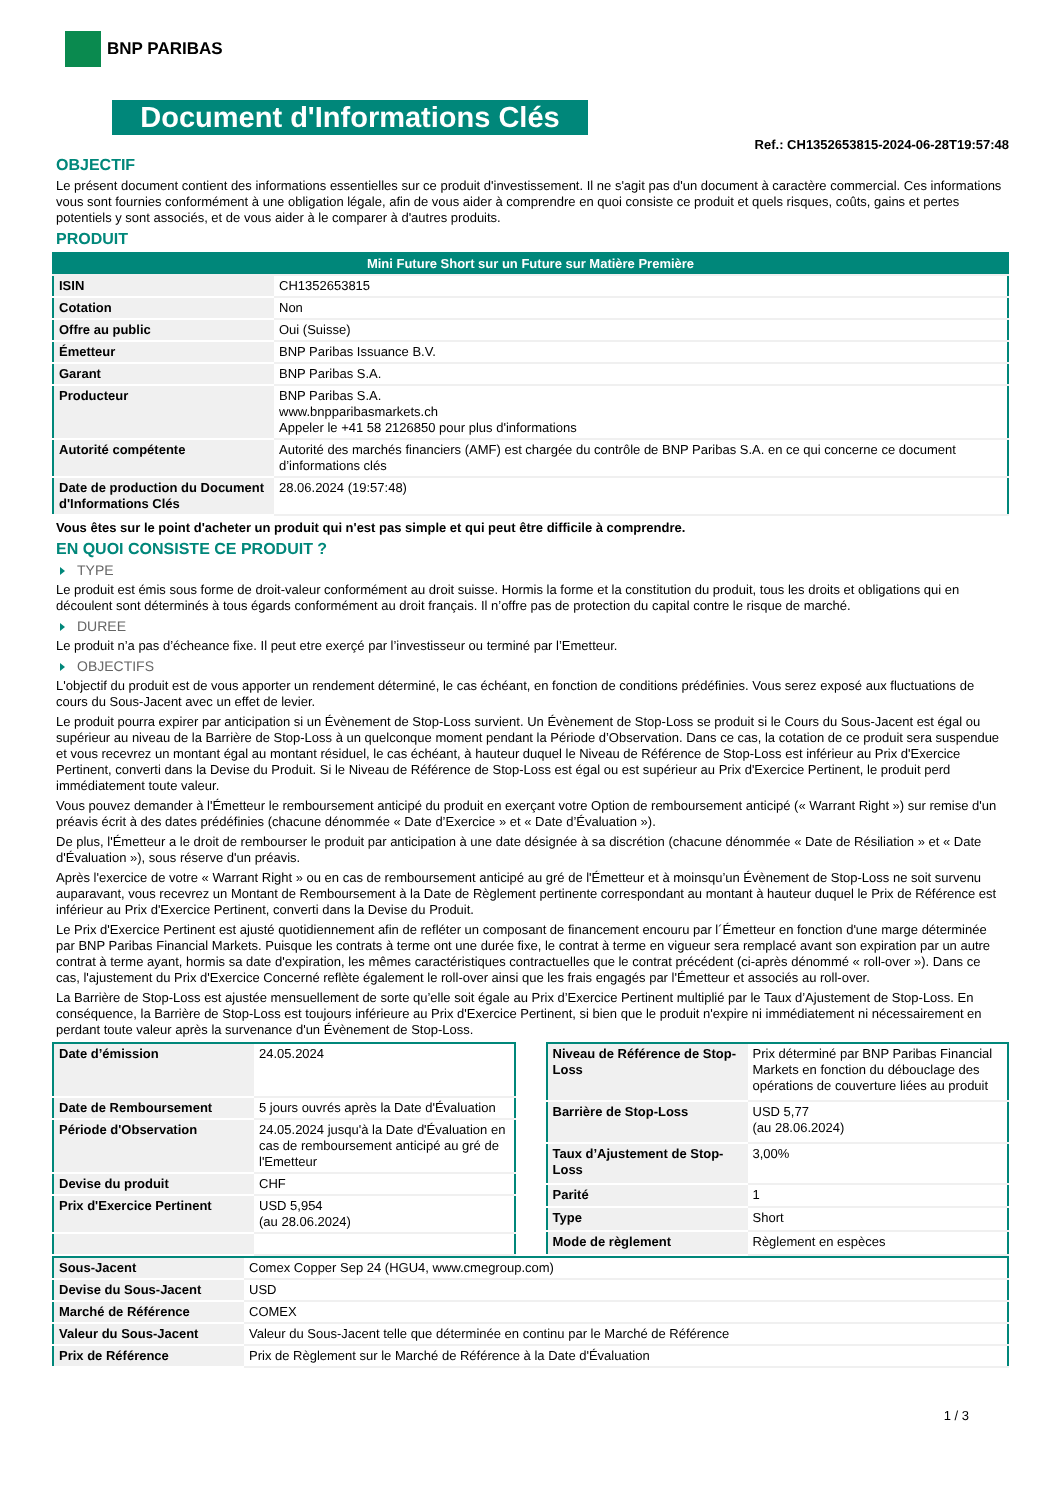BNP PARIBAS
Document d'Informations Clés
Ref.: CH1352653815-2024-06-28T19:57:48
OBJECTIF
Le présent document contient des informations essentielles sur ce produit d'investissement. Il ne s'agit pas d'un document à caractère commercial. Ces informations vous sont fournies conformément à une obligation légale, afin de vous aider à comprendre en quoi consiste ce produit et quels risques, coûts, gains et pertes potentiels y sont associés, et de vous aider à le comparer à d'autres produits.
PRODUIT
| Mini Future Short sur un Future sur Matière Première | |
| ISIN | CH1352653815 |
| Cotation | Non |
| Offre au public | Oui (Suisse) |
| Émetteur | BNP Paribas Issuance B.V. |
| Garant | BNP Paribas S.A. |
| Producteur | BNP Paribas S.A. www.bnpparibasmarkets.ch Appeler le +41 58 2126850 pour plus d'informations |
| Autorité compétente | Autorité des marchés financiers (AMF) est chargée du contrôle de BNP Paribas S.A. en ce qui concerne ce document d’informations clés |
| Date de production du Document d'Informations Clés | 28.06.2024 (19:57:48) |
Vous êtes sur le point d'acheter un produit qui n'est pas simple et qui peut être difficile à comprendre.
EN QUOI CONSISTE CE PRODUIT ?
TYPE
Le produit est émis sous forme de droit-valeur conformément au droit suisse. Hormis la forme et la constitution du produit, tous les droits et obligations qui en découlent sont déterminés à tous égards conformément au droit français. Il n’offre pas de protection du capital contre le risque de marché.
DUREE
Le produit n’a pas d’écheance fixe. Il peut etre exerçé par l’investisseur ou terminé par l’Emetteur.
OBJECTIFS
L'objectif du produit est de vous apporter un rendement déterminé, le cas échéant, en fonction de conditions prédéfinies. Vous serez exposé aux fluctuations de cours du Sous-Jacent avec un effet de levier.
Le produit pourra expirer par anticipation si un Évènement de Stop-Loss survient. Un Évènement de Stop-Loss se produit si le Cours du Sous-Jacent est égal ou supérieur au niveau de la Barrière de Stop-Loss à un quelconque moment pendant la Période d’Observation. Dans ce cas, la cotation de ce produit sera suspendue et vous recevrez un montant égal au montant résiduel, le cas échéant, à hauteur duquel le Niveau de Référence de Stop-Loss est inférieur au Prix d'Exercice Pertinent, converti dans la Devise du Produit. Si le Niveau de Référence de Stop-Loss est égal ou est supérieur au Prix d'Exercice Pertinent, le produit perd immédiatement toute valeur.
Vous pouvez demander à l'Émetteur le remboursement anticipé du produit en exerçant votre Option de remboursement anticipé (« Warrant Right ») sur remise d'un préavis écrit à des dates prédéfinies (chacune dénommée « Date d’Exercice » et « Date d’Évaluation »).
De plus, l'Émetteur a le droit de rembourser le produit par anticipation à une date désignée à sa discrétion (chacune dénommée « Date de Résiliation » et « Date d'Évaluation »), sous réserve d'un préavis.
Après l'exercice de votre « Warrant Right » ou en cas de remboursement anticipé au gré de l'Émetteur et à moinsqu’un Évènement de Stop-Loss ne soit survenu auparavant, vous recevrez un Montant de Remboursement à la Date de Règlement pertinente correspondant au montant à hauteur duquel le Prix de Référence est inférieur au Prix d'Exercice Pertinent, converti dans la Devise du Produit.
Le Prix d'Exercice Pertinent est ajusté quotidiennement afin de refléter un composant de financement encouru par l´Émetteur en fonction d'une marge déterminée par BNP Paribas Financial Markets. Puisque les contrats à terme ont une durée fixe, le contrat à terme en vigueur sera remplacé avant son expiration par un autre contrat à terme ayant, hormis sa date d'expiration, les mêmes caractéristiques contractuelles que le contrat précédent (ci-après dénommé « roll-over »). Dans ce cas, l'ajustement du Prix d'Exercice Concerné reflète également le roll-over ainsi que les frais engagés par l'Émetteur et associés au roll-over.
La Barrière de Stop-Loss est ajustée mensuellement de sorte qu’elle soit égale au Prix d’Exercice Pertinent multiplié par le Taux d’Ajustement de Stop-Loss. En conséquence, la Barrière de Stop-Loss est toujours inférieure au Prix d'Exercice Pertinent, si bien que le produit n'expire ni immédiatement ni nécessairement en perdant toute valeur après la survenance d'un Évènement de Stop-Loss.
| Date d’émission | 24.05.2024 |
| Date de Remboursement | 5 jours ouvrés après la Date d'Évaluation |
| Période d'Observation | 24.05.2024 jusqu'à la Date d'Évaluation en cas de remboursement anticipé au gré de l'Emetteur |
| Devise du produit | CHF |
| Prix d'Exercice Pertinent | USD 5,954 (au 28.06.2024) |
| Niveau de Référence de Stop-Loss | Prix déterminé par BNP Paribas Financial Markets en fonction du débouclage des opérations de couverture liées au produit |
| Barrière de Stop-Loss | USD 5,77 (au 28.06.2024) |
| Taux d’Ajustement de Stop-Loss | 3,00% |
| Parité | 1 |
| Type | Short |
| Mode de règlement | Règlement en espèces |
| Sous-Jacent | Comex Copper Sep 24 (HGU4, www.cmegroup.com) |
| Devise du Sous-Jacent | USD |
| Marché de Référence | COMEX |
| Valeur du Sous-Jacent | Valeur du Sous-Jacent telle que déterminée en continu par le Marché de Référence |
| Prix de Référence | Prix de Règlement sur le Marché de Référence à la Date d'Évaluation |
1 / 3